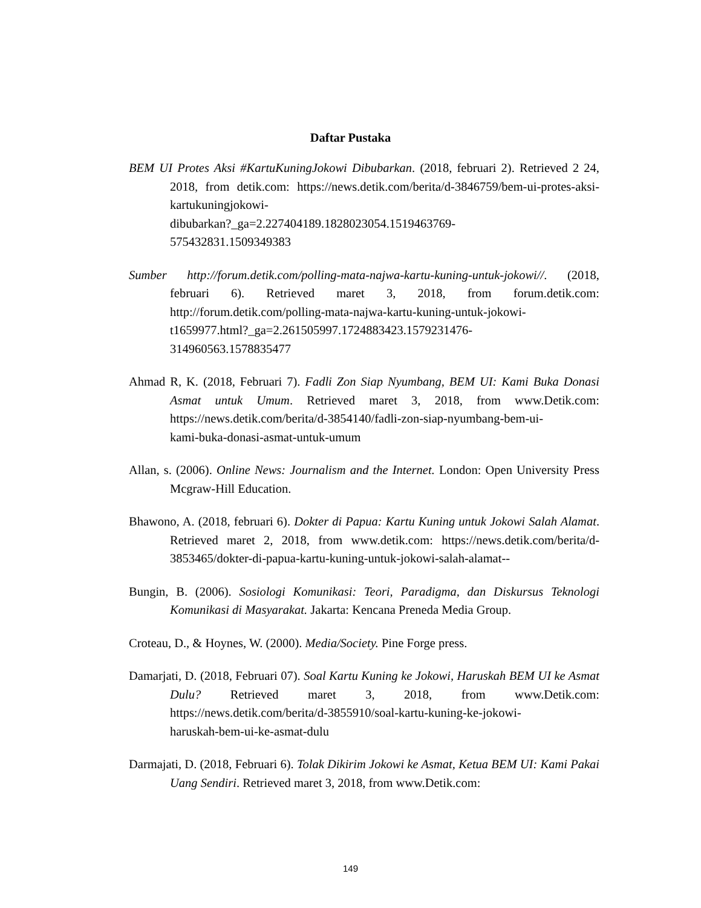Daftar Pustaka
BEM UI Protes Aksi #KartuKuningJokowi Dibubarkan. (2018, februari 2). Retrieved 2 24, 2018, from detik.com: https://news.detik.com/berita/d-3846759/bem-ui-protes-aksi-kartukuningjokowi-
dibubarkan?_ga=2.227404189.1828023054.1519463769-
575432831.1509349383
Sumber http://forum.detik.com/polling-mata-najwa-kartu-kuning-untuk-jokowi//. (2018, februari 6). Retrieved maret 3, 2018, from forum.detik.com: http://forum.detik.com/polling-mata-najwa-kartu-kuning-untuk-jokowi-
t1659977.html?_ga=2.261505997.1724883423.1579231476-
314960563.1578835477
Ahmad R, K. (2018, Februari 7). Fadli Zon Siap Nyumbang, BEM UI: Kami Buka Donasi Asmat untuk Umum. Retrieved maret 3, 2018, from www.Detik.com: https://news.detik.com/berita/d-3854140/fadli-zon-siap-nyumbang-bem-ui-
kami-buka-donasi-asmat-untuk-umum
Allan, s. (2006). Online News: Journalism and the Internet. London: Open University Press Mcgraw-Hill Education.
Bhawono, A. (2018, februari 6). Dokter di Papua: Kartu Kuning untuk Jokowi Salah Alamat. Retrieved maret 2, 2018, from www.detik.com: https://news.detik.com/berita/d-3853465/dokter-di-papua-kartu-kuning-untuk-jokowi-salah-alamat--
Bungin, B. (2006). Sosiologi Komunikasi: Teori, Paradigma, dan Diskursus Teknologi Komunikasi di Masyarakat. Jakarta: Kencana Preneda Media Group.
Croteau, D., & Hoynes, W. (2000). Media/Society. Pine Forge press.
Damarjati, D. (2018, Februari 07). Soal Kartu Kuning ke Jokowi, Haruskah BEM UI ke Asmat Dulu? Retrieved maret 3, 2018, from www.Detik.com: https://news.detik.com/berita/d-3855910/soal-kartu-kuning-ke-jokowi-
haruskah-bem-ui-ke-asmat-dulu
Darmajati, D. (2018, Februari 6). Tolak Dikirim Jokowi ke Asmat, Ketua BEM UI: Kami Pakai Uang Sendiri. Retrieved maret 3, 2018, from www.Detik.com:
149